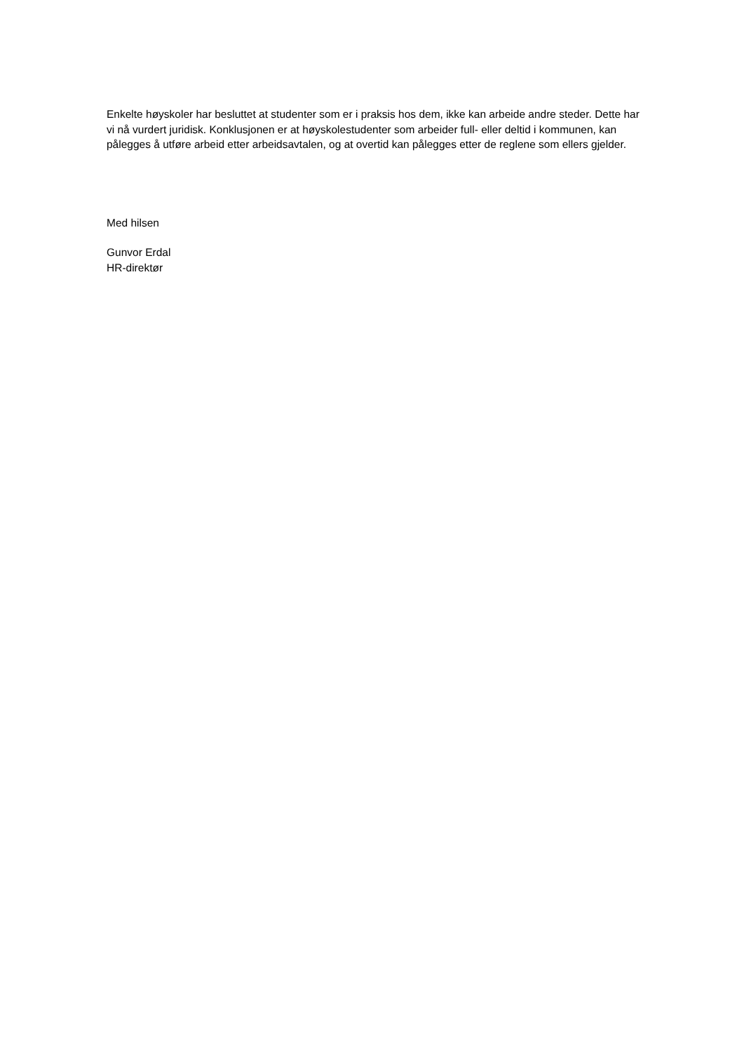Enkelte høyskoler har besluttet at studenter som er i praksis hos dem, ikke kan arbeide andre steder. Dette har vi nå vurdert juridisk. Konklusjonen er at høyskolestudenter som arbeider full- eller deltid i kommunen, kan pålegges å utføre arbeid etter arbeidsavtalen, og at overtid kan pålegges etter de reglene som ellers gjelder.
Med hilsen
Gunvor Erdal
HR-direktør